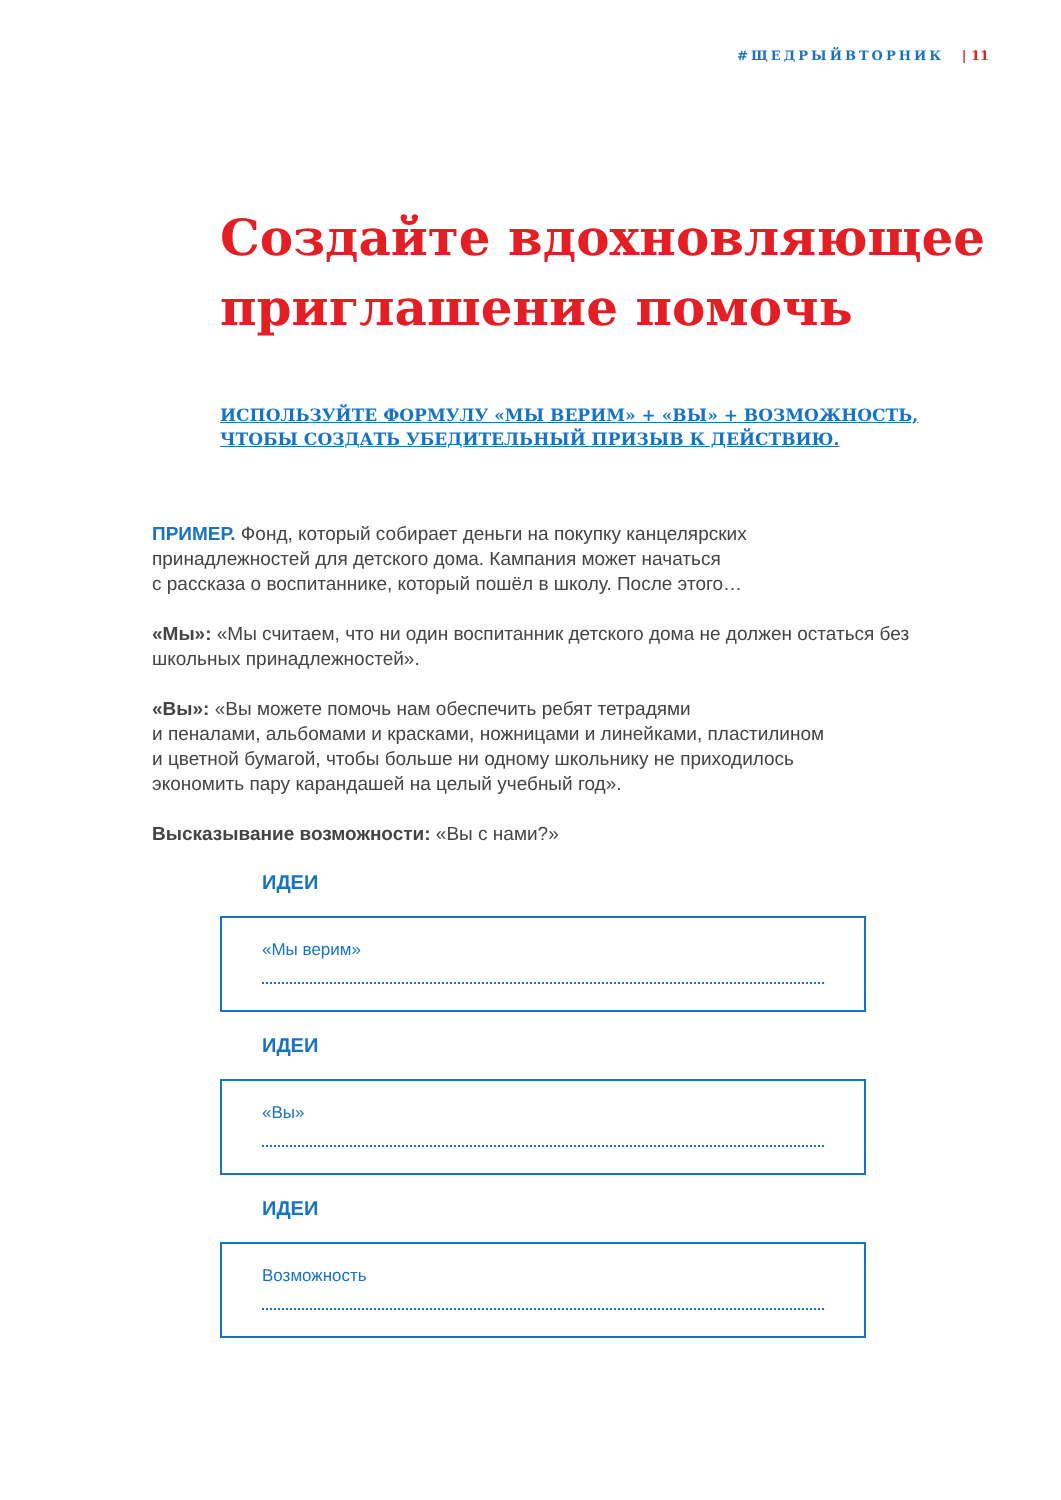#ЩЕДРЫЙВТОРНИК | 11
Создайте вдохновляющее приглашение помочь
ИСПОЛЬЗУЙТЕ ФОРМУЛУ «МЫ ВЕРИМ» + «ВЫ» + ВОЗМОЖНОСТЬ,
ЧТОБЫ СОЗДАТЬ УБЕДИТЕЛЬНЫЙ ПРИЗЫВ К ДЕЙСТВИЮ.
ПРИМЕР. Фонд, который собирает деньги на покупку канцелярских
принадлежностей для детского дома. Кампания может начаться
с рассказа о воспитаннике, который пошёл в школу. После этого…
«Мы»: «Мы считаем, что ни один воспитанник детского дома не должен остаться без школьных принадлежностей».
«Вы»: «Вы можете помочь нам обеспечить ребят тетрадями
и пеналами, альбомами и красками, ножницами и линейками, пластилином
и цветной бумагой, чтобы больше ни одному школьнику не приходилось
экономить пару карандашей на целый учебный год».
Высказывание возможности: «Вы с нами?»
ИДЕИ
«Мы верим»
ИДЕИ
«Вы»
ИДЕИ
Возможность